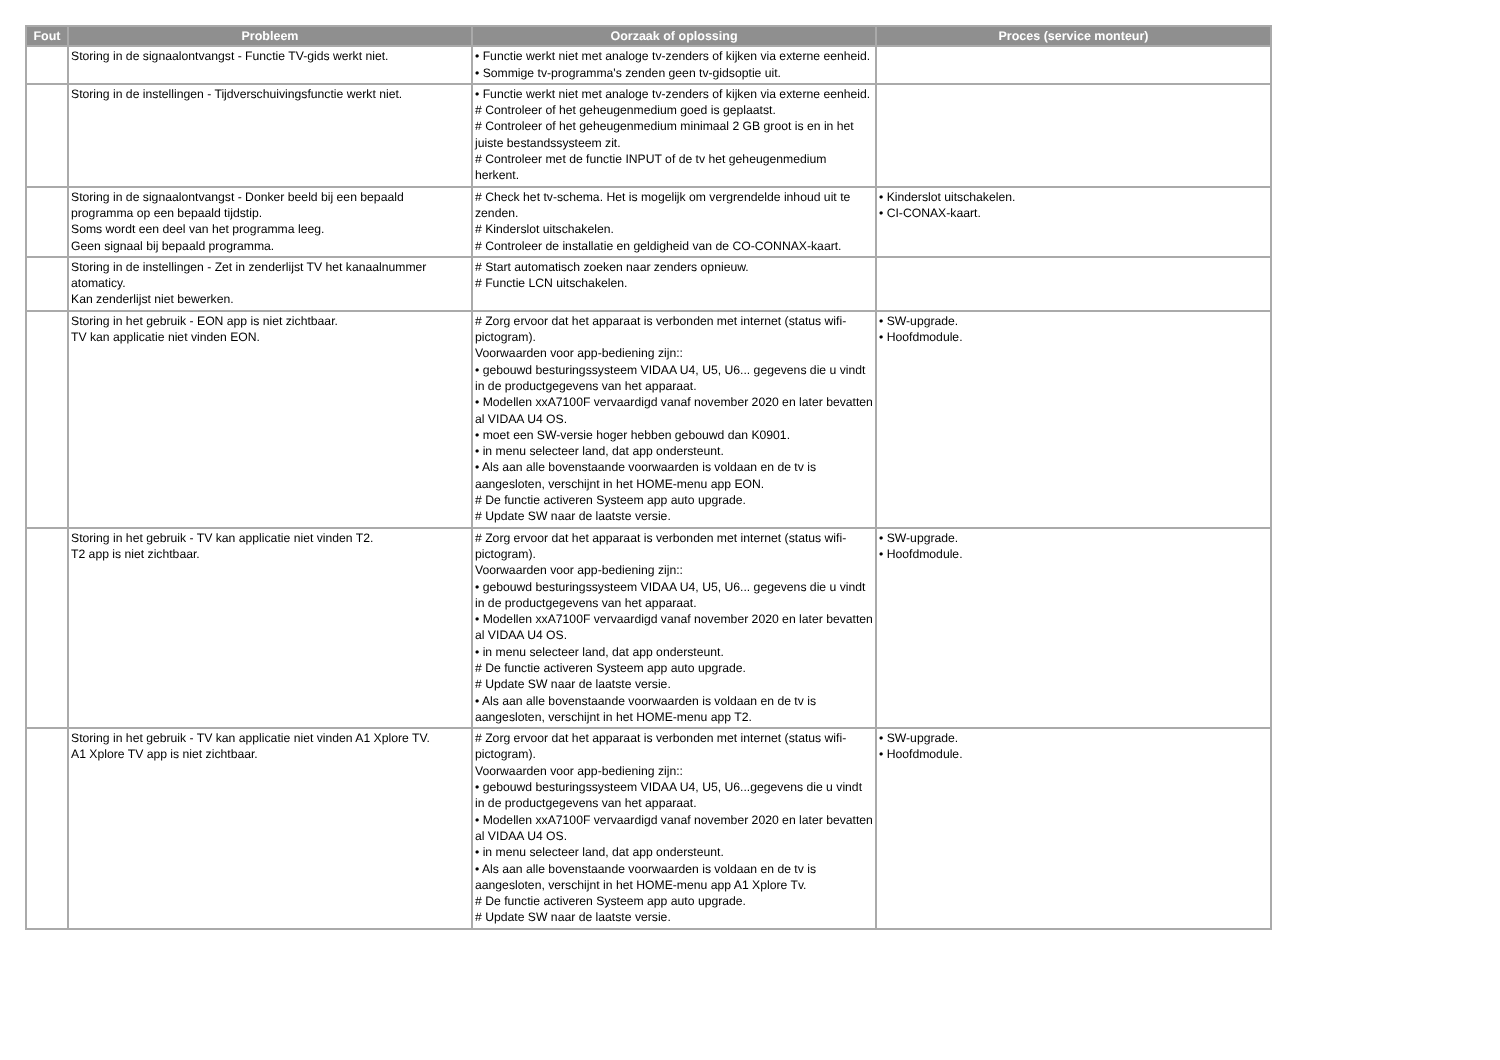| Fout | Probleem | Oorzaak of oplossing | Proces (service monteur) |
| --- | --- | --- | --- |
| | Storing in de signaalontvangst - Functie TV-gids werkt niet. | • Functie werkt niet met analoge tv-zenders of kijken via externe eenheid. • Sommige tv-programma's zenden geen tv-gidsoptie uit. | |
| | Storing in de instellingen - Tijdverschuivingsfunctie werkt niet. | • Functie werkt niet met analoge tv-zenders of kijken via externe eenheid. # Controleer of het geheugenmedium goed is geplaatst. # Controleer of het geheugenmedium minimaal 2 GB groot is en in het juiste bestandssysteem zit. # Controleer met de functie INPUT of de tv het geheugenmedium herkent. | |
| | Storing in de signaalontvangst - Donker beeld bij een bepaald programma op een bepaald tijdstip. Soms wordt een deel van het programma leeg. Geen signaal bij bepaald programma. | # Check het tv-schema. Het is mogelijk om vergrendelde inhoud uit te zenden. # Kinderslot uitschakelen. # Controleer de installatie en geldigheid van de CO-CONNAX-kaart. | • Kinderslot uitschakelen. • CI-CONAX-kaart. |
| | Storing in de instellingen - Zet in zenderlijst TV het kanaalnummer atomaticy. Kan zenderlijst niet bewerken. | # Start automatisch zoeken naar zenders opnieuw. # Functie LCN uitschakelen. | |
| | Storing in het gebruik - EON app is niet zichtbaar. TV kan applicatie niet vinden EON. | # Zorg ervoor dat het apparaat is verbonden met internet (status wifi-pictogram). Voorwaarden voor app-bediening zijn:: • gebouwd besturingssysteem VIDAA U4, U5, U6... gegevens die u vindt in de productgegevens van het apparaat. • Modellen xxA7100F vervaardigd vanaf november 2020 en later bevatten al VIDAA U4 OS. • moet een SW-versie hoger hebben gebouwd dan K0901. • in menu selecteer land, dat app ondersteunt. • Als aan alle bovenstaande voorwaarden is voldaan en de tv is aangesloten, verschijnt in het HOME-menu app EON. # De functie activeren Systeem app auto upgrade. # Update SW naar de laatste versie. | • SW-upgrade. • Hoofdmodule. |
| | Storing in het gebruik - TV kan applicatie niet vinden T2. T2 app is niet zichtbaar. | # Zorg ervoor dat het apparaat is verbonden met internet (status wifi-pictogram). Voorwaarden voor app-bediening zijn:: • gebouwd besturingssysteem VIDAA U4, U5, U6... gegevens die u vindt in de productgegevens van het apparaat. • Modellen xxA7100F vervaardigd vanaf november 2020 en later bevatten al VIDAA U4 OS. • in menu selecteer land, dat app ondersteunt. # De functie activeren Systeem app auto upgrade. # Update SW naar de laatste versie. • Als aan alle bovenstaande voorwaarden is voldaan en de tv is aangesloten, verschijnt in het HOME-menu app T2. | • SW-upgrade. • Hoofdmodule. |
| | Storing in het gebruik - TV kan applicatie niet vinden A1 Xplore TV. A1 Xplore TV app is niet zichtbaar. | # Zorg ervoor dat het apparaat is verbonden met internet (status wifi-pictogram). Voorwaarden voor app-bediening zijn:: • gebouwd besturingssysteem VIDAA U4, U5, U6...gegevens die u vindt in de productgegevens van het apparaat. • Modellen xxA7100F vervaardigd vanaf november 2020 en later bevatten al VIDAA U4 OS. • in menu selecteer land, dat app ondersteunt. • Als aan alle bovenstaande voorwaarden is voldaan en de tv is aangesloten, verschijnt in het HOME-menu app A1 Xplore Tv. # De functie activeren Systeem app auto upgrade. # Update SW naar de laatste versie. | • SW-upgrade. • Hoofdmodule. |